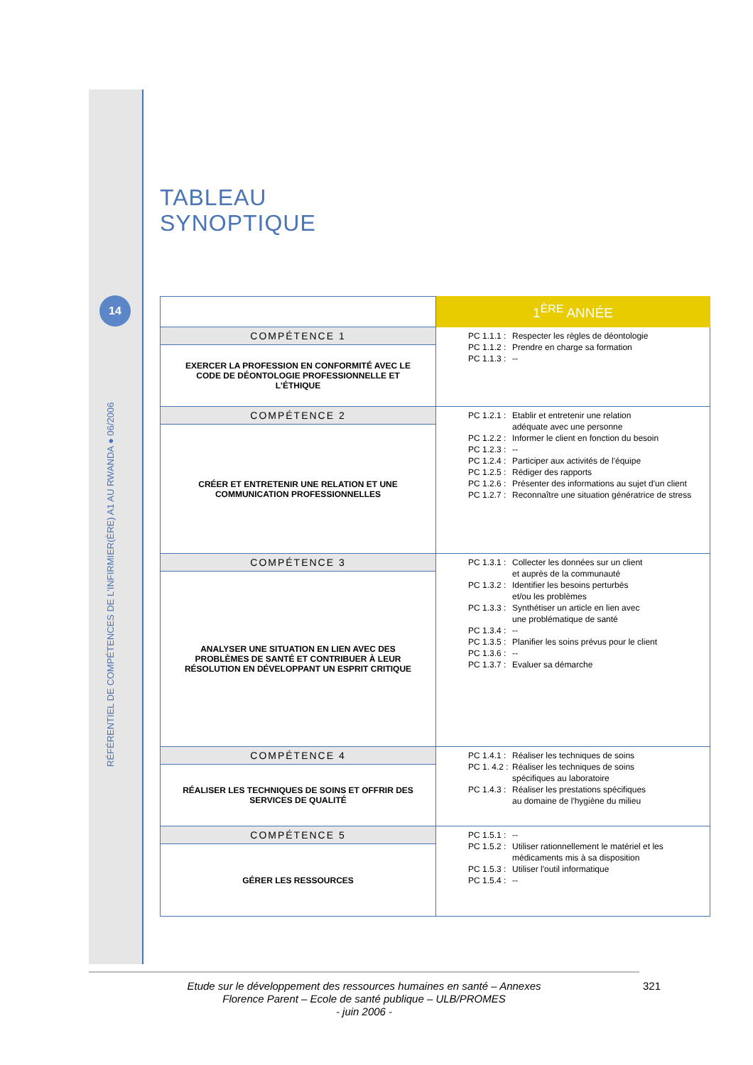14
RÉFÉRENTIEL DE COMPÉTENCES DE L'INFIRMIER(ÈRE) A1 AU RWANDA ● 06/2006
TABLEAU
SYNOPTIQUE
| | 1<sup>ÈRE</sup> ANNÉE |
| COMPÉTENCE 1 | PC 1.1.1 : Respecter les règles de déontologie PC 1.1.2 : Prendre en charge sa formation PC 1.1.3 : -- |
| EXERCER LA PROFESSION EN CONFORMITÉ AVEC LE CODE DE DÉONTOLOGIE PROFESSIONNELLE ET L'ÉTHIQUE | |
| COMPÉTENCE 2 | PC 1.2.1 : Etablir et entretenir une relation adéquate avec une personne PC 1.2.2 : Informer le client en fonction du besoin PC 1.2.3 : -- PC 1.2.4 : Participer aux activités de l'équipe PC 1.2.5 : Rédiger des rapports PC 1.2.6 : Présenter des informations au sujet d'un client PC 1.2.7 : Reconnaître une situation génératrice de stress |
| CRÉER ET ENTRETENIR UNE RELATION ET UNE COMMUNICATION PROFESSIONNELLES | |
| COMPÉTENCE 3 | PC 1.3.1 : Collecter les données sur un client et auprès de la communauté PC 1.3.2 : Identifier les besoins perturbés et/ou les problèmes PC 1.3.3 : Synthétiser un article en lien avec une problématique de santé PC 1.3.4 : -- PC 1.3.5 : Planifier les soins prévus pour le client PC 1.3.6 : -- PC 1.3.7 : Evaluer sa démarche |
| ANALYSER UNE SITUATION EN LIEN AVEC DES PROBLÈMES DE SANTÉ ET CONTRIBUER À LEUR RÉSOLUTION EN DÉVELOPPANT UN ESPRIT CRITIQUE | |
| COMPÉTENCE 4 | PC 1.4.1 : Réaliser les techniques de soins PC 1. 4.2 : Réaliser les techniques de soins spécifiques au laboratoire PC 1.4.3 : Réaliser les prestations spécifiques au domaine de l'hygiène du milieu |
| RÉALISER LES TECHNIQUES DE SOINS ET OFFRIR DES SERVICES DE QUALITÉ | |
| COMPÉTENCE 5 | PC 1.5.1 : -- PC 1.5.2 : Utiliser rationnellement le matériel et les médicaments mis à sa disposition PC 1.5.3 : Utiliser l'outil informatique PC 1.5.4 : -- |
| GÉRER LES RESSOURCES | |
Etude sur le développement des ressources humaines en santé – Annexes
Florence Parent – Ecole de santé publique – ULB/PROMES
- juin 2006 -
321